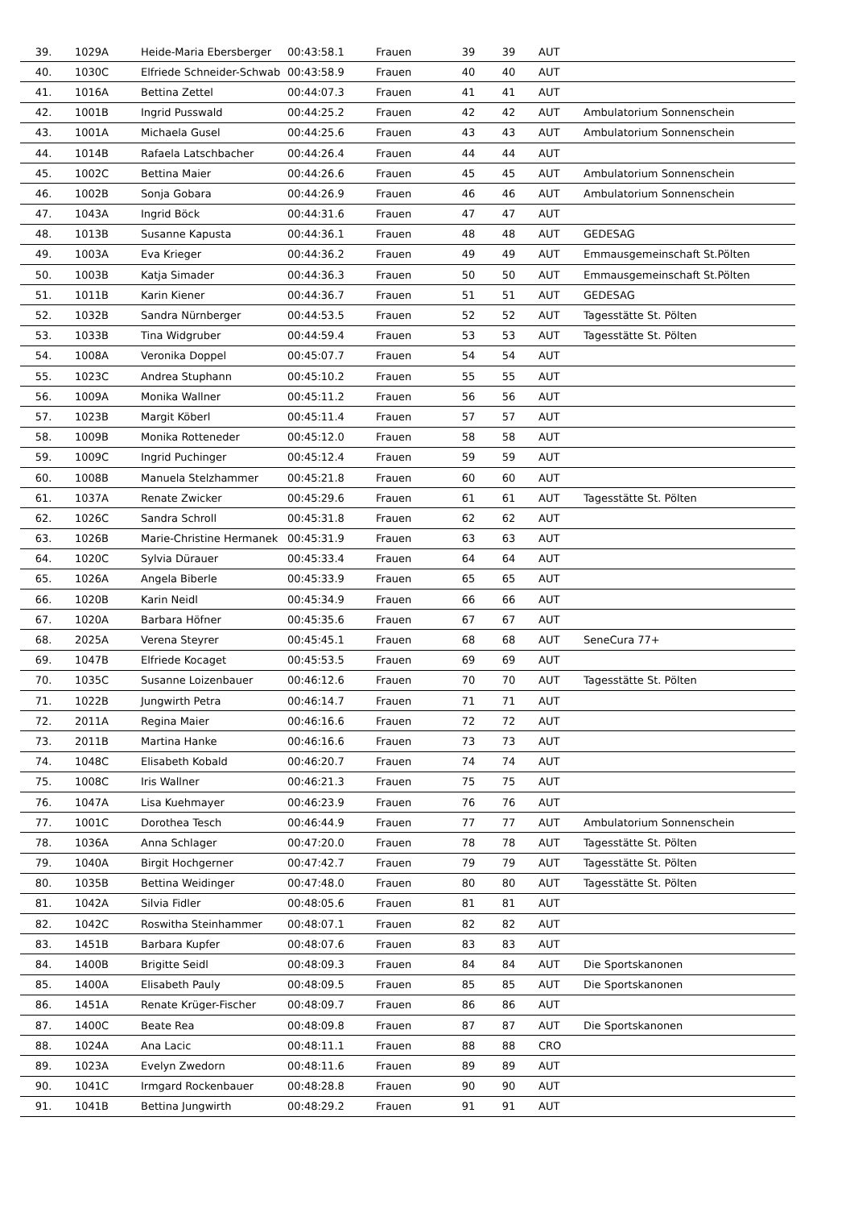| 39. | 1029A | Heide-Maria Ebersberger | 00:43:58.1 | Frauen | 39 | 39 | AUT | |
| 40. | 1030C | Elfriede Schneider-Schwab | 00:43:58.9 | Frauen | 40 | 40 | AUT | |
| 41. | 1016A | Bettina Zettel | 00:44:07.3 | Frauen | 41 | 41 | AUT | |
| 42. | 1001B | Ingrid Pusswald | 00:44:25.2 | Frauen | 42 | 42 | AUT | Ambulatorium Sonnenschein |
| 43. | 1001A | Michaela Gusel | 00:44:25.6 | Frauen | 43 | 43 | AUT | Ambulatorium Sonnenschein |
| 44. | 1014B | Rafaela Latschbacher | 00:44:26.4 | Frauen | 44 | 44 | AUT | |
| 45. | 1002C | Bettina Maier | 00:44:26.6 | Frauen | 45 | 45 | AUT | Ambulatorium Sonnenschein |
| 46. | 1002B | Sonja Gobara | 00:44:26.9 | Frauen | 46 | 46 | AUT | Ambulatorium Sonnenschein |
| 47. | 1043A | Ingrid Böck | 00:44:31.6 | Frauen | 47 | 47 | AUT | |
| 48. | 1013B | Susanne Kapusta | 00:44:36.1 | Frauen | 48 | 48 | AUT | GEDESAG |
| 49. | 1003A | Eva Krieger | 00:44:36.2 | Frauen | 49 | 49 | AUT | Emmausgemeinschaft St.Pölten |
| 50. | 1003B | Katja Simader | 00:44:36.3 | Frauen | 50 | 50 | AUT | Emmausgemeinschaft St.Pölten |
| 51. | 1011B | Karin Kiener | 00:44:36.7 | Frauen | 51 | 51 | AUT | GEDESAG |
| 52. | 1032B | Sandra Nürnberger | 00:44:53.5 | Frauen | 52 | 52 | AUT | Tagesstätte St. Pölten |
| 53. | 1033B | Tina Widgruber | 00:44:59.4 | Frauen | 53 | 53 | AUT | Tagesstätte St. Pölten |
| 54. | 1008A | Veronika Doppel | 00:45:07.7 | Frauen | 54 | 54 | AUT | |
| 55. | 1023C | Andrea Stuphann | 00:45:10.2 | Frauen | 55 | 55 | AUT | |
| 56. | 1009A | Monika Wallner | 00:45:11.2 | Frauen | 56 | 56 | AUT | |
| 57. | 1023B | Margit Köberl | 00:45:11.4 | Frauen | 57 | 57 | AUT | |
| 58. | 1009B | Monika Rotteneder | 00:45:12.0 | Frauen | 58 | 58 | AUT | |
| 59. | 1009C | Ingrid Puchinger | 00:45:12.4 | Frauen | 59 | 59 | AUT | |
| 60. | 1008B | Manuela Stelzhammer | 00:45:21.8 | Frauen | 60 | 60 | AUT | |
| 61. | 1037A | Renate Zwicker | 00:45:29.6 | Frauen | 61 | 61 | AUT | Tagesstätte St. Pölten |
| 62. | 1026C | Sandra Schroll | 00:45:31.8 | Frauen | 62 | 62 | AUT | |
| 63. | 1026B | Marie-Christine Hermanek | 00:45:31.9 | Frauen | 63 | 63 | AUT | |
| 64. | 1020C | Sylvia Dürauer | 00:45:33.4 | Frauen | 64 | 64 | AUT | |
| 65. | 1026A | Angela Biberle | 00:45:33.9 | Frauen | 65 | 65 | AUT | |
| 66. | 1020B | Karin Neidl | 00:45:34.9 | Frauen | 66 | 66 | AUT | |
| 67. | 1020A | Barbara Höfner | 00:45:35.6 | Frauen | 67 | 67 | AUT | |
| 68. | 2025A | Verena Steyrer | 00:45:45.1 | Frauen | 68 | 68 | AUT | SeneCura 77+ |
| 69. | 1047B | Elfriede Kocaget | 00:45:53.5 | Frauen | 69 | 69 | AUT | |
| 70. | 1035C | Susanne Loizenbauer | 00:46:12.6 | Frauen | 70 | 70 | AUT | Tagesstätte St. Pölten |
| 71. | 1022B | Jungwirth Petra | 00:46:14.7 | Frauen | 71 | 71 | AUT | |
| 72. | 2011A | Regina Maier | 00:46:16.6 | Frauen | 72 | 72 | AUT | |
| 73. | 2011B | Martina Hanke | 00:46:16.6 | Frauen | 73 | 73 | AUT | |
| 74. | 1048C | Elisabeth Kobald | 00:46:20.7 | Frauen | 74 | 74 | AUT | |
| 75. | 1008C | Iris Wallner | 00:46:21.3 | Frauen | 75 | 75 | AUT | |
| 76. | 1047A | Lisa Kuehmayer | 00:46:23.9 | Frauen | 76 | 76 | AUT | |
| 77. | 1001C | Dorothea Tesch | 00:46:44.9 | Frauen | 77 | 77 | AUT | Ambulatorium Sonnenschein |
| 78. | 1036A | Anna Schlager | 00:47:20.0 | Frauen | 78 | 78 | AUT | Tagesstätte St. Pölten |
| 79. | 1040A | Birgit Hochgerner | 00:47:42.7 | Frauen | 79 | 79 | AUT | Tagesstätte St. Pölten |
| 80. | 1035B | Bettina Weidinger | 00:47:48.0 | Frauen | 80 | 80 | AUT | Tagesstätte St. Pölten |
| 81. | 1042A | Silvia Fidler | 00:48:05.6 | Frauen | 81 | 81 | AUT | |
| 82. | 1042C | Roswitha Steinhammer | 00:48:07.1 | Frauen | 82 | 82 | AUT | |
| 83. | 1451B | Barbara Kupfer | 00:48:07.6 | Frauen | 83 | 83 | AUT | |
| 84. | 1400B | Brigitte Seidl | 00:48:09.3 | Frauen | 84 | 84 | AUT | Die Sportskanonen |
| 85. | 1400A | Elisabeth Pauly | 00:48:09.5 | Frauen | 85 | 85 | AUT | Die Sportskanonen |
| 86. | 1451A | Renate Krüger-Fischer | 00:48:09.7 | Frauen | 86 | 86 | AUT | |
| 87. | 1400C | Beate Rea | 00:48:09.8 | Frauen | 87 | 87 | AUT | Die Sportskanonen |
| 88. | 1024A | Ana Lacic | 00:48:11.1 | Frauen | 88 | 88 | CRO | |
| 89. | 1023A | Evelyn Zwedorn | 00:48:11.6 | Frauen | 89 | 89 | AUT | |
| 90. | 1041C | Irmgard Rockenbauer | 00:48:28.8 | Frauen | 90 | 90 | AUT | |
| 91. | 1041B | Bettina Jungwirth | 00:48:29.2 | Frauen | 91 | 91 | AUT | |